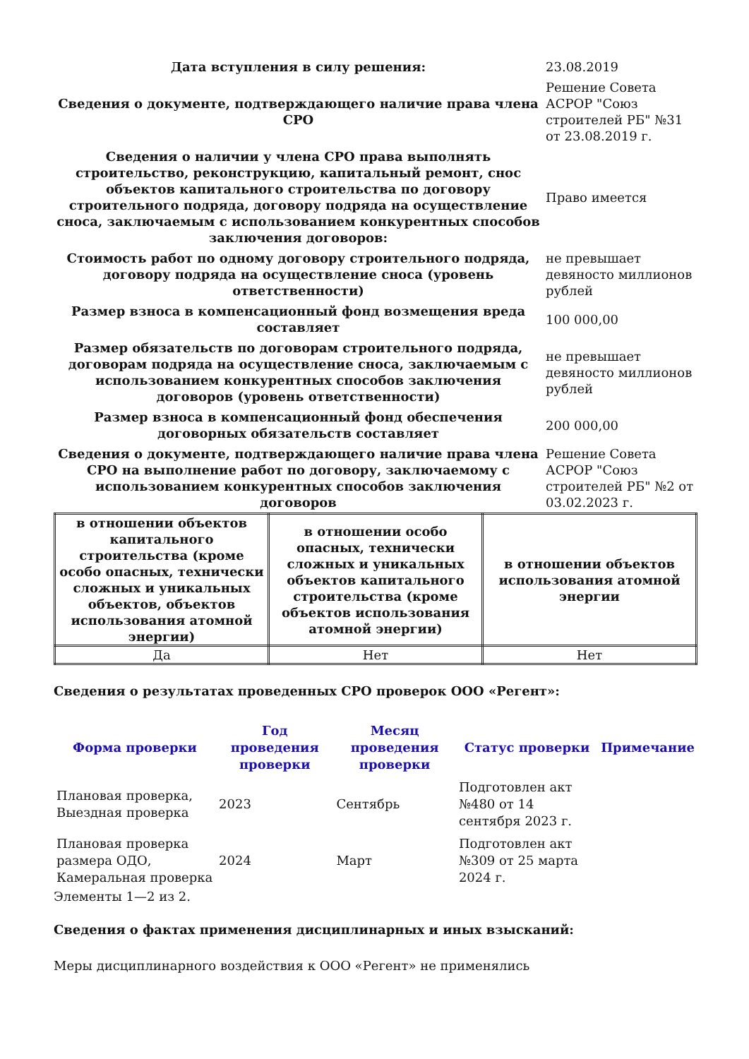| Дата вступления в силу решения: | 23.08.2019 |
| Сведения о документе, подтверждающего наличие права члена СРО | Решение Совета АСРОР "Союз строителей РБ" №31 от 23.08.2019 г. |
| Сведения о наличии у члена СРО права выполнять строительство, реконструкцию, капитальный ремонт, снос объектов капитального строительства по договору строительного подряда, договору подряда на осуществление сноса, заключаемым с использованием конкурентных способов заключения договоров: | Право имеется |
| Стоимость работ по одному договору строительного подряда, договору подряда на осуществление сноса (уровень ответственности) | не превышает девяносто миллионов рублей |
| Размер взноса в компенсационный фонд возмещения вреда составляет | 100 000,00 |
| Размер обязательств по договорам строительного подряда, договорам подряда на осуществление сноса, заключаемым с использованием конкурентных способов заключения договоров (уровень ответственности) | не превышает девяносто миллионов рублей |
| Размер взноса в компенсационный фонд обеспечения договорных обязательств составляет | 200 000,00 |
| Сведения о документе, подтверждающего наличие права члена СРО на выполнение работ по договору, заключаемому с использованием конкурентных способов заключения договоров | Решение Совета АСРОР "Союз строителей РБ" №2 от 03.02.2023 г. |
| в отношении объектов капитального строительства (кроме особо опасных, технически сложных и уникальных объектов, объектов использования атомной энергии) | в отношении особо опасных, технически сложных и уникальных объектов капитального строительства (кроме объектов использования атомной энергии) | в отношении объектов использования атомной энергии |
| --- | --- | --- |
| Да | Нет | Нет |
Сведения о результатах проведенных СРО проверок ООО «Регент»:
| Форма проверки | Год проведения проверки | Месяц проведения проверки | Статус проверки | Примечание |
| --- | --- | --- | --- | --- |
| Плановая проверка, Выездная проверка | 2023 | Сентябрь | Подготовлен акт №480 от 14 сентября 2023 г. | |
| Плановая проверка размера ОДО, Камеральная проверка | 2024 | Март | Подготовлен акт №309 от 25 марта 2024 г. | |
Элементы 1—2 из 2.
Сведения о фактах применения дисциплинарных и иных взысканий:
Меры дисциплинарного воздействия к ООО «Регент» не применялись